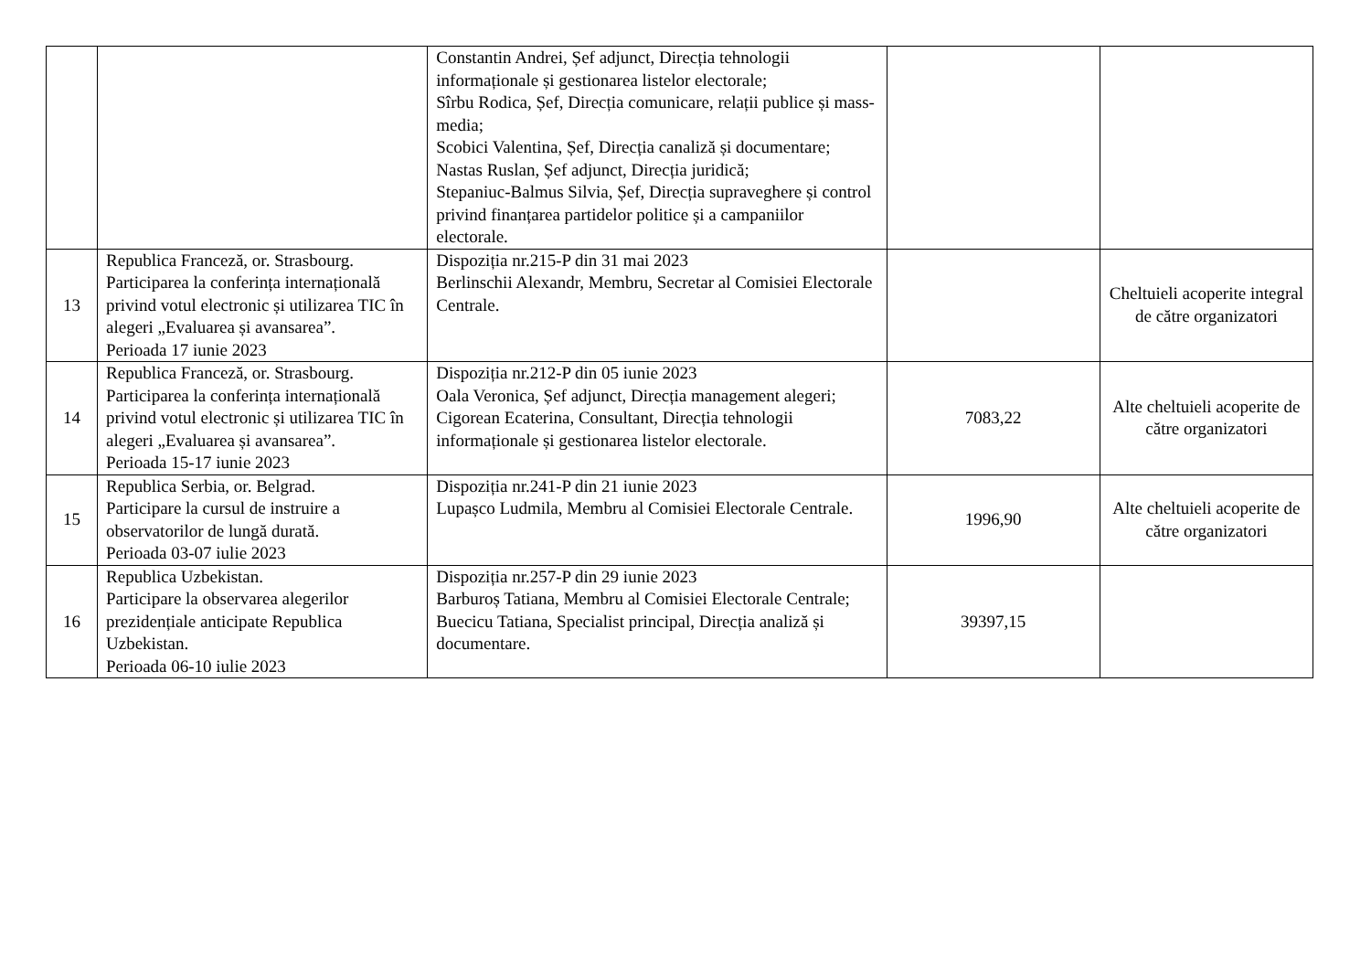| | | Constantin Andrei, Șef adjunct, Direcția tehnologii informaționale și gestionarea listelor electorale; Sîrbu Rodica, Șef, Direcția comunicare, relații publice și mass-media; Scobici Valentina, Șef, Direcția canaliză și documentare; Nastas Ruslan, Șef adjunct, Direcția juridică; Stepaniuc-Balmus Silvia, Șef, Direcția supraveghere și control privind finanțarea partidelor politice și a campaniilor electorale. | | |
| 13 | Republica Franceză, or. Strasbourg. Participarea la conferința internațională privind votul electronic și utilizarea TIC în alegeri „Evaluarea și avansarea”. Perioada 17 iunie 2023 | Dispoziția nr.215-P din 31 mai 2023 Berlinschii Alexandr, Membru, Secretar al Comisiei Electorale Centrale. | | Cheltuieli acoperite integral de către organizatori |
| 14 | Republica Franceză, or. Strasbourg. Participarea la conferința internațională privind votul electronic și utilizarea TIC în alegeri „Evaluarea și avansarea”. Perioada 15-17 iunie 2023 | Dispoziția nr.212-P din 05 iunie 2023 Oala Veronica, Șef adjunct, Direcția management alegeri; Cigorean Ecaterina, Consultant, Direcția tehnologii informaționale și gestionarea listelor electorale. | 7083,22 | Alte cheltuieli acoperite de către organizatori |
| 15 | Republica Serbia, or. Belgrad. Participare la cursul de instruire a observatorilor de lungă durată. Perioada 03-07 iulie 2023 | Dispoziția nr.241-P din 21 iunie 2023 Lupașco Ludmila, Membru al Comisiei Electorale Centrale. | 1996,90 | Alte cheltuieli acoperite de către organizatori |
| 16 | Republica Uzbekistan. Participare la observarea alegerilor prezidențiale anticipate Republica Uzbekistan. Perioada 06-10 iulie 2023 | Dispoziția nr.257-P din 29 iunie 2023 Barburoș Tatiana, Membru al Comisiei Electorale Centrale; Buecicu Tatiana, Specialist principal, Direcția analiză și documentare. | 39397,15 | |